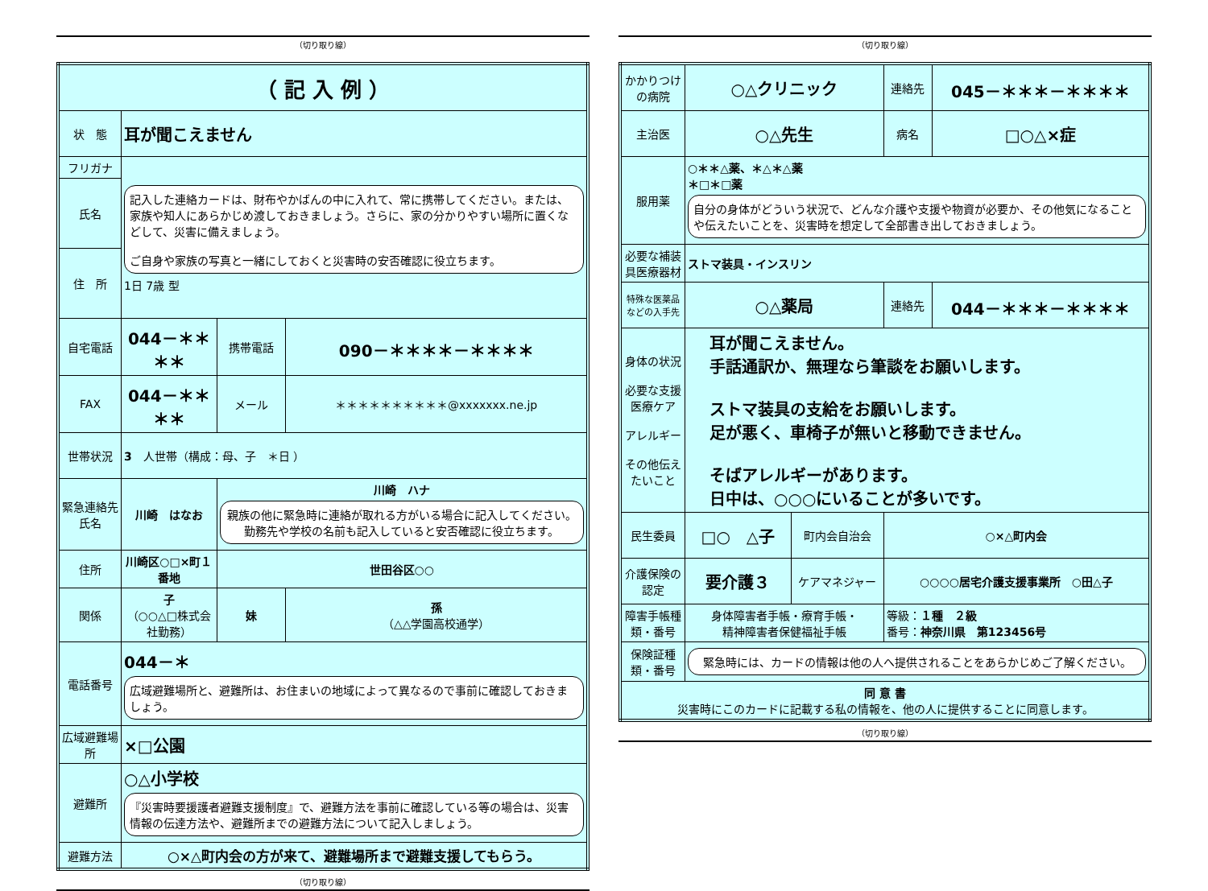（切り取り線）
| （ 記 入 例 ） | | | |
| 状 態 | 耳が聞こえません | | |
| フリガナ | 記入した連絡カードは、財布やかばんの中に入れて、常に携帯してください。または、家族や知人にあらかじめ渡しておきましょう。さらに、家の分かりやすい場所に置くなどして、災害に備えましょう。 ご自身や家族の写真と一緒にしておくと災害時の安否確認に役立ちます。 1日 7歳 型 | | |
| 氏名 | | | |
| 住 所 | | | |
| 自宅電話 | 044－＊＊＊＊ | 携帯電話 | 090－＊＊＊＊－＊＊＊＊ |
| FAX | 044－＊＊＊＊ | メール | ＊＊＊＊＊＊＊＊＊＊@xxxxxxx.ne.jp |
| 世帯状況 | 3 人世帯（構成：母、子 ＊日 ） | | |
| 緊急連絡先 氏名 | 川崎 はなお | 川崎 ハナ 親族の他に緊急時に連絡が取れる方がいる場合に記入してください。勤務先や学校の名前も記入していると安否確認に役立ちます。 | |
| 住所 | 川崎区○□×町１番地 | 世田谷区○○ | |
| 関係 | 子 （○○△□株式会社勤務） | 妹 | 孫 （△△学園高校通学） |
| 電話番号 | 044－＊ 広域避難場所と、避難所は、お住まいの地域によって異なるので事前に確認しておきましょう。 | | |
| 広域避難場所 | ×□公園 | | |
| 避難所 | ○△小学校 『災害時要援護者避難支援制度』で、避難方法を事前に確認している等の場合は、災害情報の伝達方法や、避難所までの避難方法について記入しましょう。 | | |
| 避難方法 | ○×△町内会の方が来て、避難場所まで避難支援してもらう。 | | |
（切り取り線）
（切り取り線）
| かかりつけの病院 | ○△クリニック | | 連絡先 | 045－＊＊＊－＊＊＊＊ |
| 主治医 | ○△先生 | | 病名 | □○△×症 |
| 服用薬 | ○＊＊△薬、＊△＊△薬 ＊□＊□薬 自分の身体がどういう状況で、どんな介護や支援や物資が必要か、その他気になることや伝えたいことを、災害時を想定して全部書き出しておきましょう。 | | | |
| 必要な補装具医療器材 | ストマ装具・インスリン | | | |
| 特殊な医薬品などの入手先 | ○△薬局 | | 連絡先 | 044－＊＊＊－＊＊＊＊ |
| 身体の状況 必要な支援医療ケア アレルギー その他伝えたいこと | 耳が聞こえません。 手話通訳か、無理なら筆談をお願いします。 ストマ装具の支給をお願いします。 足が悪く、車椅子が無いと移動できません。 そばアレルギーがあります。 日中は、○○○にいることが多いです。 | | | |
| 民生委員 | □○ △子 | 町内会自治会 | ○×△町内会 | |
| 介護保険の認定 | 要介護３ | ケアマネジャー | ○○○○居宅介護支援事業所 ○田△子 | |
| 障害手帳種類・番号 | 身体障害者手帳・療育手帳・ 精神障害者保健福祉手帳 | | 等級： １種 ２級 番号： 神奈川県 第123456号 | |
| 保険証種類・番号 | 緊急時には、カードの情報は他の人へ提供されることをあらかじめご了解ください。 | | | |
| 同 意 書 災害時にこのカードに記載する私の情報を、他の人に提供することに同意します。 | | | | |
（切り取り線）